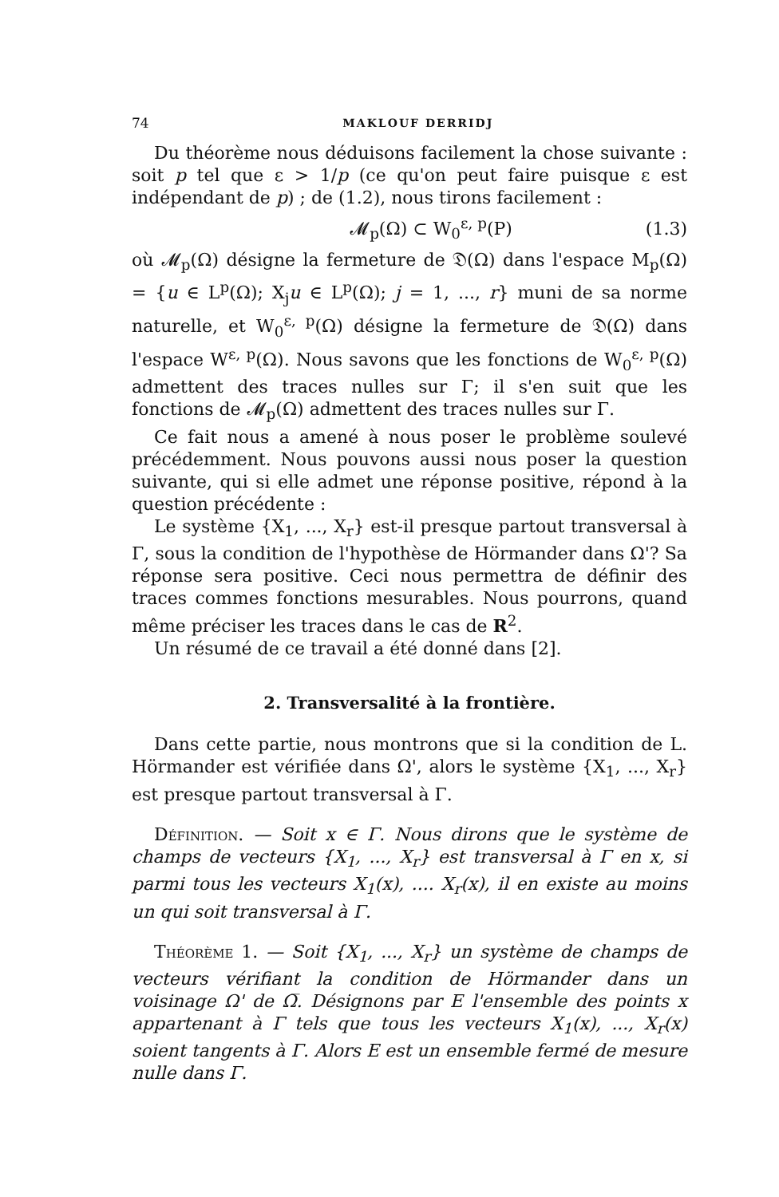74 MAKLOUF DERRIDJ
Du théorème nous déduisons facilement la chose suivante : soit p tel que ε > 1/p (ce qu'on peut faire puisque ε est indépendant de p) ; de (1.2), nous tirons facilement :
𝓜<sub>p</sub>(Ω) ⊂ W<sub>0</sub><sup>ε, p</sup>(P) (1.3)
où 𝓜<sub>p</sub>(Ω) désigne la fermeture de 𝔇(Ω) dans l'espace M<sub>p</sub>(Ω) = {u ∈ L<sup>p</sup>(Ω); X<sub>j</sub>u ∈ L<sup>p</sup>(Ω); j = 1, ..., r} muni de sa norme naturelle, et W<sub>0</sub><sup>ε, p</sup>(Ω) désigne la fermeture de 𝔇(Ω) dans l'espace W<sup>ε, p</sup>(Ω). Nous savons que les fonctions de W<sub>0</sub><sup>ε, p</sup>(Ω) admettent des traces nulles sur Γ; il s'en suit que les fonctions de 𝓜<sub>p</sub>(Ω) admettent des traces nulles sur Γ.
Ce fait nous a amené à nous poser le problème soulevé précédemment. Nous pouvons aussi nous poser la question suivante, qui si elle admet une réponse positive, répond à la question précédente :
Le système {X<sub>1</sub>, ..., X<sub>r</sub>} est-il presque partout transversal à Γ, sous la condition de l'hypothèse de Hörmander dans Ω'? Sa réponse sera positive. Ceci nous permettra de définir des traces commes fonctions mesurables. Nous pourrons, quand même préciser les traces dans le cas de R<sup>2</sup>.
Un résumé de ce travail a été donné dans [2].
2. Transversalité à la frontière.
Dans cette partie, nous montrons que si la condition de L. Hörmander est vérifiée dans Ω', alors le système {X<sub>1</sub>, ..., X<sub>r</sub>} est presque partout transversal à Γ.
Définition. — Soit x ∈ Γ. Nous dirons que le système de champs de vecteurs {X<sub>1</sub>, ..., X<sub>r</sub>} est transversal à Γ en x, si parmi tous les vecteurs X<sub>1</sub>(x), .... X<sub>r</sub>(x), il en existe au moins un qui soit transversal à Γ.
Théorème 1. — Soit {X<sub>1</sub>, ..., X<sub>r</sub>} un système de champs de vecteurs vérifiant la condition de Hörmander dans un voisinage Ω' de Ω̅. Désignons par E l'ensemble des points x appartenant à Γ tels que tous les vecteurs X<sub>1</sub>(x), ..., X<sub>r</sub>(x) soient tangents à Γ. Alors E est un ensemble fermé de mesure nulle dans Γ.